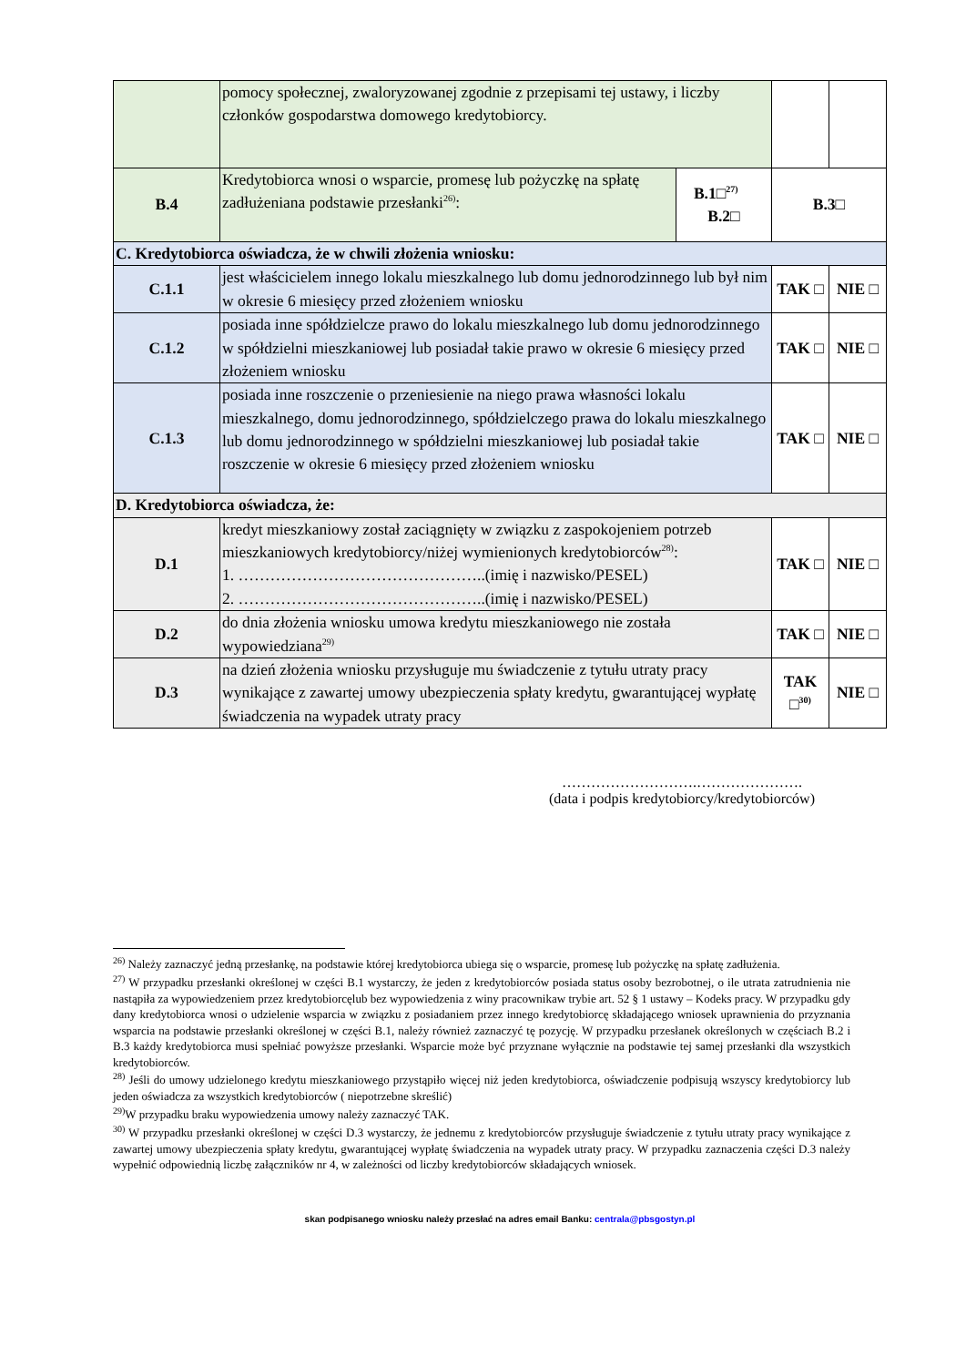| | pomocy społecznej, zwaloryzowanej zgodnie z przepisami tej ustawy, i liczby członków gospodarstwa domowego kredytobiorcy. | | | |
| B.4 | Kredytobiorca wnosi o wsparcie, promesę lub pożyczkę na spłatę zadłużeniana podstawie przesłanki<sup>26)</sup>: | B.1□<sup>27)</sup> B.2□ | B.3□ | |
| C. Kredytobiorca oświadcza, że w chwili złożenia wniosku: | | | | |
| C.1.1 | jest właścicielem innego lokalu mieszkalnego lub domu jednorodzinnego lub był nim w okresie 6 miesięcy przed złożeniem wniosku | | TAK □ | NIE □ |
| C.1.2 | posiada inne spółdzielcze prawo do lokalu mieszkalnego lub domu jednorodzinnego w spółdzielni mieszkaniowej lub posiadał takie prawo w okresie 6 miesięcy przed złożeniem wniosku | | TAK □ | NIE □ |
| C.1.3 | posiada inne roszczenie o przeniesienie na niego prawa własności lokalu mieszkalnego, domu jednorodzinnego, spółdzielczego prawa do lokalu mieszkalnego lub domu jednorodzinnego w spółdzielni mieszkaniowej lub posiadał takie roszczenie w okresie 6 miesięcy przed złożeniem wniosku | | TAK □ | NIE □ |
| D. Kredytobiorca oświadcza, że: | | | | |
| D.1 | kredyt mieszkaniowy został zaciągnięty w związku z zaspokojeniem potrzeb mieszkaniowych kredytobiorcy/niżej wymienionych kredytobiorców<sup>28)</sup>: 1. ………………………………………..(imię i nazwisko/PESEL) 2. ………………………………………..(imię i nazwisko/PESEL) | | TAK □ | NIE □ |
| D.2 | do dnia złożenia wniosku umowa kredytu mieszkaniowego nie została wypowiedziana<sup>29)</sup> | | TAK □ | NIE □ |
| D.3 | na dzień złożenia wniosku przysługuje mu świadczenie z tytułu utraty pracy wynikające z zawartej umowy ubezpieczenia spłaty kredytu, gwarantującej wypłatę świadczenia na wypadek utraty pracy | | TAK □<sup>30)</sup> | NIE □ |
……………………….………………….
(data i podpis kredytobiorcy/kredytobiorców)
<sup>26)</sup> Należy zaznaczyć jedną przesłankę, na podstawie której kredytobiorca ubiega się o wsparcie, promesę lub pożyczkę na spłatę zadłużenia.
<sup>27)</sup> W przypadku przesłanki określonej w części B.1 wystarczy, że jeden z kredytobiorców posiada status osoby bezrobotnej, o ile utrata zatrudnienia nie nastąpiła za wypowiedzeniem przez kredytobiorcęlub bez wypowiedzenia z winy pracownikaw trybie art. 52 § 1 ustawy – Kodeks pracy. W przypadku gdy dany kredytobiorca wnosi o udzielenie wsparcia w związku z posiadaniem przez innego kredytobiorcę składającego wniosek uprawnienia do przyznania wsparcia na podstawie przesłanki określonej w części B.1, należy również zaznaczyć tę pozycję. W przypadku przesłanek określonych w częściach B.2 i B.3 każdy kredytobiorca musi spełniać powyższe przesłanki. Wsparcie może być przyznane wyłącznie na podstawie tej samej przesłanki dla wszystkich kredytobiorców.
<sup>28)</sup> Jeśli do umowy udzielonego kredytu mieszkaniowego przystąpiło więcej niż jeden kredytobiorca, oświadczenie podpisują wszyscy kredytobiorcy lub jeden oświadcza za wszystkich kredytobiorców ( niepotrzebne skreślić)
<sup>29)</sup> W przypadku braku wypowiedzenia umowy należy zaznaczyć TAK.
<sup>30)</sup> W przypadku przesłanki określonej w części D.3 wystarczy, że jednemu z kredytobiorców przysługuje świadczenie z tytułu utraty pracy wynikające z zawartej umowy ubezpieczenia spłaty kredytu, gwarantującej wypłatę świadczenia na wypadek utraty pracy. W przypadku zaznaczenia części D.3 należy wypełnić odpowiednią liczbę załączników nr 4, w zależności od liczby kredytobiorców składających wniosek.
skan podpisanego wniosku należy przesłać na adres email Banku: centrala@pbsgostyn.pl